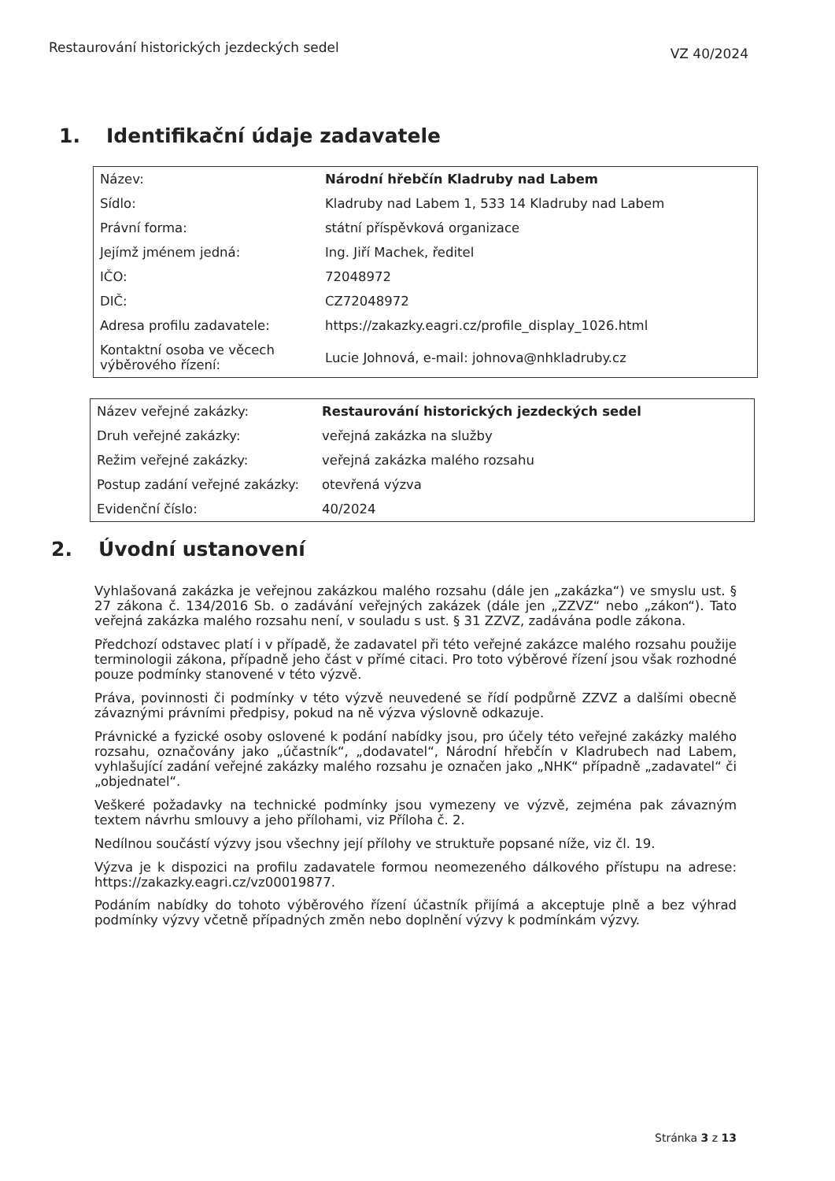Restaurování historických jezdeckých sedel
VZ 40/2024
1. Identifikační údaje zadavatele
| Název: | Národní hřebčín Kladruby nad Labem |
| Sídlo: | Kladruby nad Labem 1, 533 14 Kladruby nad Labem |
| Právní forma: | státní příspěvková organizace |
| Jejímž jménem jedná: | Ing. Jiří Machek, ředitel |
| IČO: | 72048972 |
| DIČ: | CZ72048972 |
| Adresa profilu zadavatele: | https://zakazky.eagri.cz/profile_display_1026.html |
| Kontaktní osoba ve věcech výběrového řízení: | Lucie Johnová, e-mail: johnova@nhkladruby.cz |
| Název veřejné zakázky: | Restaurování historických jezdeckých sedel |
| Druh veřejné zakázky: | veřejná zakázka na služby |
| Režim veřejné zakázky: | veřejná zakázka malého rozsahu |
| Postup zadání veřejné zakázky: | otevřená výzva |
| Evidenční číslo: | 40/2024 |
2. Úvodní ustanovení
Vyhlašovaná zakázka je veřejnou zakázkou malého rozsahu (dále jen „zakázka“) ve smyslu ust. § 27 zákona č. 134/2016 Sb. o zadávání veřejných zakázek (dále jen „ZZVZ“ nebo „zákon“). Tato veřejná zakázka malého rozsahu není, v souladu s ust. § 31 ZZVZ, zadávána podle zákona.
Předchozí odstavec platí i v případě, že zadavatel při této veřejné zakázce malého rozsahu použije terminologii zákona, případně jeho část v přímé citaci. Pro toto výběrové řízení jsou však rozhodné pouze podmínky stanovené v této výzvě.
Práva, povinnosti či podmínky v této výzvě neuvedené se řídí podpůrně ZZVZ a dalšími obecně závaznými právními předpisy, pokud na ně výzva výslovně odkazuje.
Právnické a fyzické osoby oslovené k podání nabídky jsou, pro účely této veřejné zakázky malého rozsahu, označovány jako „účastník“, „dodavatel“, Národní hřebčín v Kladrubech nad Labem, vyhlašující zadání veřejné zakázky malého rozsahu je označen jako „NHK“ případně „zadavatel“ či „objednatel“.
Veškeré požadavky na technické podmínky jsou vymezeny ve výzvě, zejména pak závazným textem návrhu smlouvy a jeho přílohami, viz Příloha č. 2.
Nedílnou součástí výzvy jsou všechny její přílohy ve struktuře popsané níže, viz čl. 19.
Výzva je k dispozici na profilu zadavatele formou neomezeného dálkového přístupu na adrese: https://zakazky.eagri.cz/vz00019877.
Podáním nabídky do tohoto výběrového řízení účastník přijímá a akceptuje plně a bez výhrad podmínky výzvy včetně případných změn nebo doplnění výzvy k podmínkám výzvy.
Stránka 3 z 13